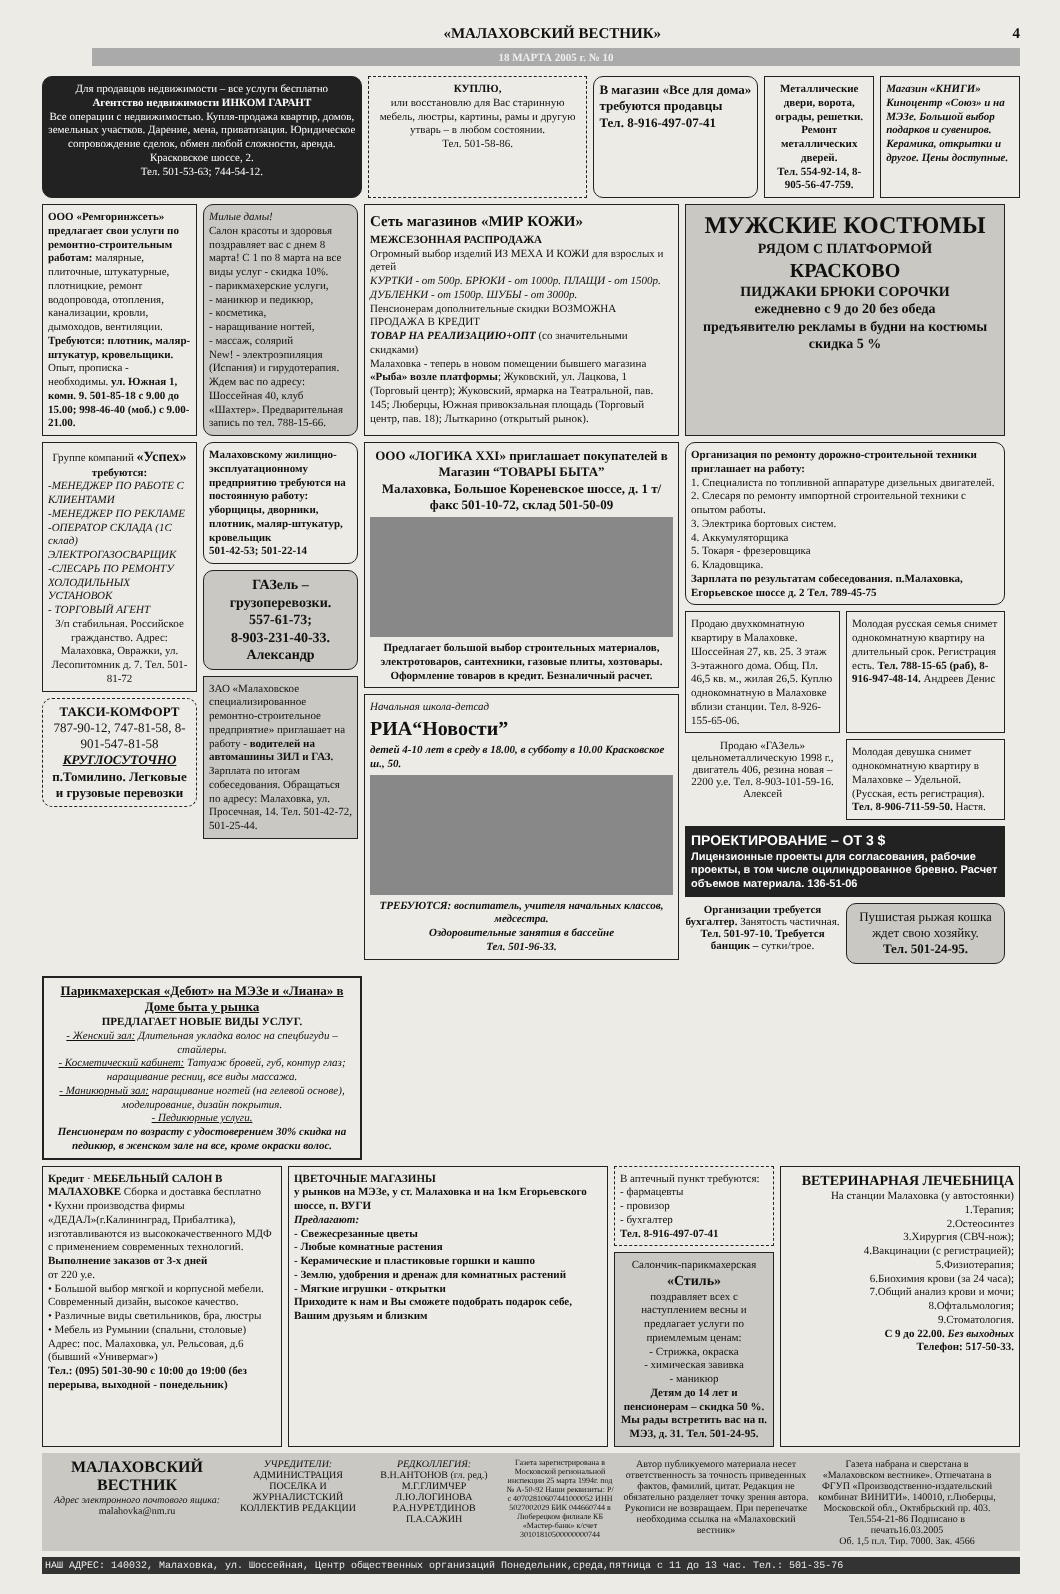«МАЛАХОВСКИЙ ВЕСТНИК» 4
18 МАРТА 2005 г. № 10
Для продавцов недвижимости – все услуги бесплатно
Агентство недвижимости ИНКОМ ГАРАНТ
Все операции с недвижимостью. Купля-продажа квартир, домов, земельных участков. Дарение, мена, приватизация. Юридическое сопровождение сделок, обмен любой сложности, аренда. Красковское шоссе, 2.
Тел. 501-53-63; 744-54-12.
КУПЛЮ,
или восстановлю для Вас старинную мебель, люстры, картины, рамы и другую утварь – в любом состоянии.
Тел. 501-58-86.
В магазин «Все для дома» требуются продавцы
Тел. 8-916-497-07-41
Металлические двери, ворота, ограды, решетки. Ремонт металлических дверей.
Тел. 554-92-14, 8-905-56-47-759.
Магазин «КНИГИ» Киноцентр «Союз» и на МЭЗе. Большой выбор подарков и сувениров. Керамика, открытки и другое. Цены доступные.
ООО «Ремгоринжсеть» предлагает свои услуги по ремонтно-строительным работам: малярные, плиточные, штукатурные, плотницкие, ремонт водопровода, отопления, канализации, кровли, дымоходов, вентиляции. Требуются: плотник, маляр-штукатур, кровельщики. Опыт, прописка - необходимы. ул. Южная 1, комн. 9. 501-85-18 с 9.00 до 15.00; 998-46-40 (моб.) с 9.00-21.00.
Милые дамы!
Салон красоты и здоровья поздравляет вас с днем 8 марта! С 1 по 8 марта на все виды услуг - скидка 10%.
- парикмахерские услуги,
- маникюр и педикюр,
- косметика,
- наращивание ногтей,
- массаж, солярий
New! - электроэпиляция (Испания) и гирудотерапия.
Ждем вас по адресу: Шоссейная 40, клуб «Шахтер». Предварительная запись по тел. 788-15-66.
Сеть магазинов «МИР КОЖИ»
МЕЖСЕЗОННАЯ РАСПРОДАЖА
Огромный выбор изделий ИЗ МЕХА И КОЖИ для взрослых и детей
КУРТКИ - от 500р. БРЮКИ - от 1000р. ПЛАЩИ - от 1500р. ДУБЛЕНКИ - от 1500р. ШУБЫ - от 3000р.
Пенсионерам дополнительные скидки ВОЗМОЖНА ПРОДАЖА В КРЕДИТ
ТОВАР НА РЕАЛИЗАЦИЮ+ОПТ (со значительными скидками)
Малаховка - теперь в новом помещении бывшего магазина «Рыба» возле платформы; Жуковский, ул. Лацкова, 1 (Торговый центр); Жуковский, ярмарка на Театральной, пав. 145; Люберцы, Южная привокзальная площадь (Торговый центр, пав. 18); Лыткарино (открытый рынок).
МУЖСКИЕ КОСТЮМЫ
РЯДОМ С ПЛАТФОРМОЙ
КРАСКОВО
ПИДЖАКИ БРЮКИ СОРОЧКИ
ежедневно с 9 до 20 без обеда
предъявителю рекламы в будни на костюмы скидка 5 %
Группе компаний «Успех»
требуются:
-МЕНЕДЖЕР ПО РАБОТЕ С КЛИЕНТАМИ
-МЕНЕДЖЕР ПО РЕКЛАМЕ
-ОПЕРАТОР СКЛАДА (1С склад)
ЭЛЕКТРОГАЗОСВАРЩИК
-СЛЕСАРЬ ПО РЕМОНТУ ХОЛОДИЛЬНЫХ УСТАНОВОК
- ТОРГОВЫЙ АГЕНТ
З/п стабильная. Российское гражданство. Адрес: Малаховка, Овражки, ул. Лесопитомник д. 7. Тел. 501-81-72
ТАКСИ-КОМФОРТ
787-90-12, 747-81-58, 8-901-547-81-58
КРУГЛОСУТОЧНО
п.Томилино. Легковые и грузовые перевозки
Малаховскому жилищно-эксплуатационному предприятию требуются на постоянную работу: уборщицы, дворники, плотник, маляр-штукатур, кровельщик
501-42-53; 501-22-14
ГАЗель – грузоперевозки.
557-61-73;
8-903-231-40-33.
Александр
ЗАО «Малаховское специализированное ремонтно-строительное предприятие» приглашает на работу - водителей на автомашины ЗИЛ и ГАЗ. Зарплата по итогам собеседования. Обращаться по адресу: Малаховка, ул. Просечная, 14. Тел. 501-42-72, 501-25-44.
ООО «ЛОГИКА XXI» приглашает покупателей в Магазин “ТОВАРЫ БЫТА”
Малаховка, Большое Кореневское шоссе, д. 1 т/факс 501-10-72, склад 501-50-09
Предлагает большой выбор строительных материалов, электротоваров, сантехники, газовые плиты, хозтовары. Оформление товаров в кредит. Безналичный расчет.
Начальная школа-детсад
РИА“Новости”
детей 4-10 лет в среду в 18.00, в субботу в 10.00 Красковское ш., 50.
ТРЕБУЮТСЯ: воспитатель, учителя начальных классов, медсестра.
Оздоровительные занятия в бассейне
Тел. 501-96-33.
Организация по ремонту дорожно-строительной техники приглашает на работу:
1. Специалиста по топливной аппаратуре дизельных двигателей.
2. Слесаря по ремонту импортной строительной техники с опытом работы.
3. Электрика бортовых систем.
4. Аккумуляторщика
5. Токаря - фрезеровщика
6. Кладовщика.
Зарплата по результатам собеседования. п.Малаховка, Егорьевское шоссе д. 2 Тел. 789-45-75
Продаю двухкомнатную квартиру в Малаховке. Шоссейная 27, кв. 25. 3 этаж 3-этажного дома. Общ. Пл. 46,5 кв. м., жилая 26,5. Куплю однокомнатную в Малаховке вблизи станции. Тел. 8-926-155-65-06.
Молодая русская семья снимет однокомнатную квартиру на длительный срок. Регистрация есть. Тел. 788-15-65 (раб), 8-916-947-48-14. Андреев Денис
Продаю «ГАЗель» цельнометаллическую 1998 г., двигатель 406, резина новая – 2200 у.е. Тел. 8-903-101-59-16. Алексей
Молодая девушка снимет однокомнатную квартиру в Малаховке – Удельной. (Русская, есть регистрация). Тел. 8-906-711-59-50. Настя.
ПРОЕКТИРОВАНИЕ – ОТ 3 $
Лицензионные проекты для согласования, рабочие проекты, в том числе оцилиндрованное бревно. Расчет объемов материала. 136-51-06
Организации требуется бухгалтер. Занятость частичная. Тел. 501-97-10. Требуется банщик – сутки/трое.
Пушистая рыжая кошка ждет свою хозяйку.
Тел. 501-24-95.
Парикмахерская «Дебют» на МЭЗе и «Лиана» в Доме быта у рынка
ПРЕДЛАГАЕТ НОВЫЕ ВИДЫ УСЛУГ.
- Женский зал: Длительная укладка волос на спецбигуди – стайлеры.
- Косметический кабинет: Татуаж бровей, губ, контур глаз; наращивание ресниц, все виды массажа.
- Маникюрный зал: наращивание ногтей (на гелевой основе), моделирование, дизайн покрытия.
- Педикюрные услуги.
Пенсионерам по возрасту с удостоверением 30% скидка на педикюр, в женском зале на все, кроме окраски волос.
Кредит · МЕБЕЛЬНЫЙ САЛОН В МАЛАХОВКЕ Сборка и доставка бесплатно
• Кухни производства фирмы «ДЕДАЛ»(г.Калининград, Прибалтика), изготавливаются из высококачественного МДФ с применением современных технологий.
Выполнение заказов от 3-х дней
от 220 у.е.
• Большой выбор мягкой и корпусной мебели. Современный дизайн, высокое качество.
• Различные виды светильников, бра, люстры
• Мебель из Румынии (спальни, столовые)
Адрес: пос. Малаховка, ул. Рельсовая, д.6 (бывший «Универмаг»)
Тел.: (095) 501-30-90 с 10:00 до 19:00 (без перерыва, выходной - понедельник)
ЦВЕТОЧНЫЕ МАГАЗИНЫ
у рынков на МЭЗе, у ст. Малаховка и на 1км Егорьевского шоссе, п. ВУГИ
Предлагают:
- Свежесрезанные цветы
- Любые комнатные растения
- Керамические и пластиковые горшки и кашпо
- Землю, удобрения и дренаж для комнатных растений
- Мягкие игрушки - открытки
Приходите к нам и Вы сможете подобрать подарок себе, Вашим друзьям и близким
В аптечный пункт требуются:
- фармацевты
- провизор
- бухгалтер
Тел. 8-916-497-07-41
Салончик-парикмахерская
«Стиль»
поздравляет всех с наступлением весны и предлагает услуги по приемлемым ценам:
- Стрижка, окраска
- химическая завивка
- маникюр
Детям до 14 лет и пенсионерам – скидка 50 %. Мы рады встретить вас на п. МЭЗ, д. 31. Тел. 501-24-95.
ВЕТЕРИНАРНАЯ ЛЕЧЕБНИЦА
На станции Малаховка (у автостоянки)
1.Терапия;
2.Остеосинтез
3.Хирургия (СВЧ-нож);
4.Вакцинации (с регистрацией);
5.Физиотерапия;
6.Биохимия крови (за 24 часа);
7.Общий анализ крови и мочи;
8.Офтальмология;
9.Стоматология.
С 9 до 22.00. Без выходных
Телефон: 517-50-33.
МАЛАХОВСКИЙ ВЕСТНИК
Адрес электронного почтового ящика:
malahovka@nm.ru
УЧРЕДИТЕЛИ:
АДМИНИСТРАЦИЯ ПОСЕЛКА И ЖУРНАЛИСТСКИЙ КОЛЛЕКТИВ РЕДАКЦИИ
РЕДКОЛЛЕГИЯ:
В.Н.АНТОНОВ (гл. ред.)
М.Г.ГЛИМЧЕР
Л.Ю.ЛОГИНОВА
Р.А.НУРЕТДИНОВ
П.А.САЖИН
Газета зарегистрирована в Московской региональной инспекции 25 марта 1994г. под № А-50-92 Наши реквизиты: Р/с 40702810607441000052 ИНН 5027002029 БИК 044660744 в Люберецком филиале КБ «Мастер-банк» к/счет 30101810500000000744
Автор публикуемого материала несет ответственность за точность приведенных фактов, фамилий, цитат. Редакция не обязательно разделяет точку зрения автора. Рукописи не возвращаем. При перепечатке необходима ссылка на «Малаховский вестник»
Газета набрана и сверстана в «Малаховском вестнике». Отпечатана в ФГУП «Производственно-издательский комбинат ВИНИТИ». 140010, г.Люберцы, Московской обл., Октябрьский пр. 403. Тел.554-21-86 Подписано в печать16.03.2005
Об. 1,5 п.л. Тир. 7000. Зак. 4566
НАШ АДРЕС: 140032, Малаховка, ул. Шоссейная, Центр общественных организаций Понедельник,среда,пятница с 11 до 13 час. Тел.: 501-35-76